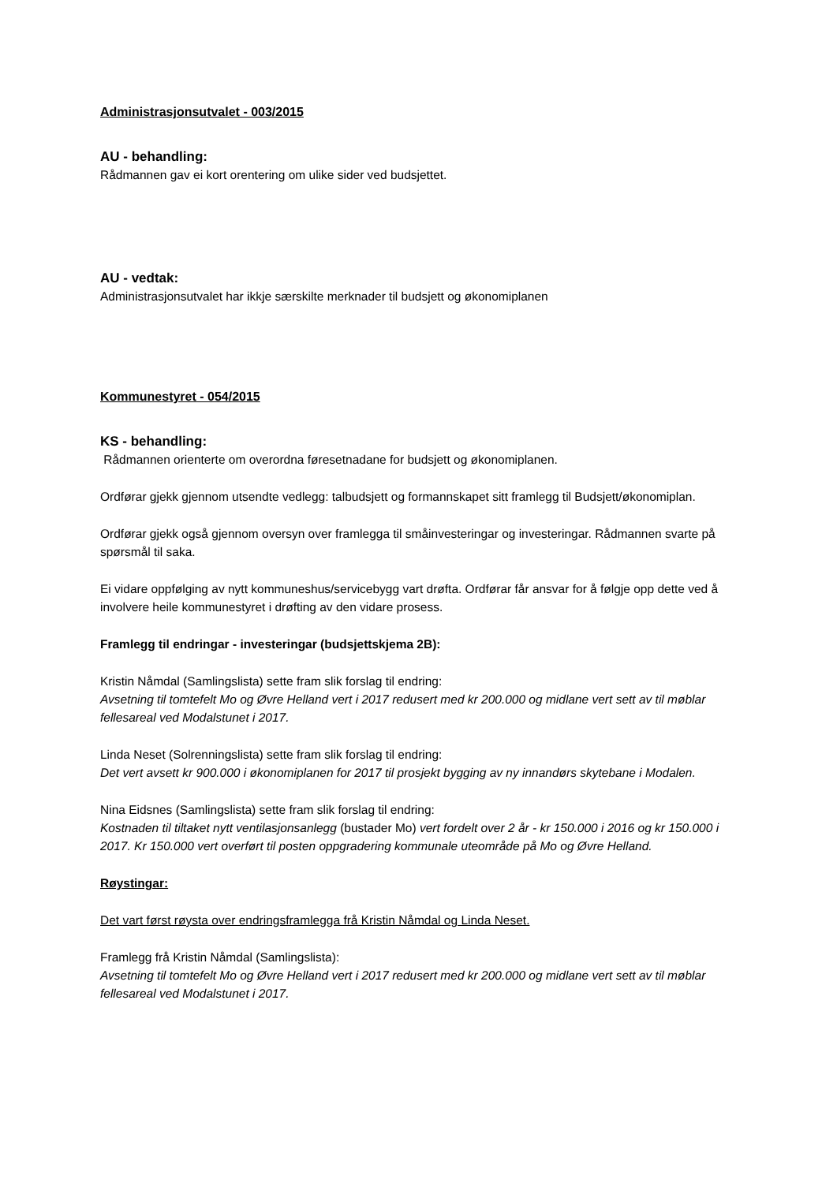Administrasjonsutvalet - 003/2015
AU - behandling:
Rådmannen gav ei kort orentering om ulike sider ved budsjettet.
AU - vedtak:
Administrasjonsutvalet har ikkje særskilte merknader til budsjett og økonomiplanen
Kommunestyret - 054/2015
KS - behandling:
Rådmannen orienterte om overordna føresetnadane for budsjett og økonomiplanen.
Ordførar gjekk gjennom utsendte vedlegg: talbudsjett og formannskapet sitt framlegg til Budsjett/økonomiplan.
Ordførar gjekk også gjennom oversyn over framlegga til småinvesteringar og investeringar. Rådmannen svarte på spørsmål til saka.
Ei vidare oppfølging av nytt kommuneshus/servicebygg vart drøfta. Ordførar får ansvar for å følgje opp dette ved å involvere heile kommunestyret i drøfting av den vidare prosess.
Framlegg til endringar - investeringar (budsjettskjema 2B):
Kristin Nåmdal (Samlingslista) sette fram slik forslag til endring:
Avsetning til tomtefelt Mo og Øvre Helland vert i 2017 redusert med kr 200.000 og midlane vert sett av til møblar fellesareal ved Modalstunet i 2017.
Linda Neset (Solrenningslista) sette fram slik forslag til endring:
Det vert avsett kr 900.000 i økonomiplanen for 2017 til prosjekt bygging av ny innandørs skytebane i Modalen.
Nina Eidsnes (Samlingslista) sette fram slik forslag til endring:
Kostnaden til tiltaket nytt ventilasjonsanlegg (bustader Mo) vert fordelt over 2 år - kr 150.000 i 2016 og kr 150.000 i 2017. Kr 150.000 vert overført til posten oppgradering kommunale uteområde på Mo og Øvre Helland.
Røystingar:
Det vart først røysta over endringsframlegga frå Kristin Nåmdal og Linda Neset.
Framlegg frå Kristin Nåmdal (Samlingslista):
Avsetning til tomtefelt Mo og Øvre Helland vert i 2017 redusert med kr 200.000 og midlane vert sett av til møblar fellesareal ved Modalstunet i 2017.